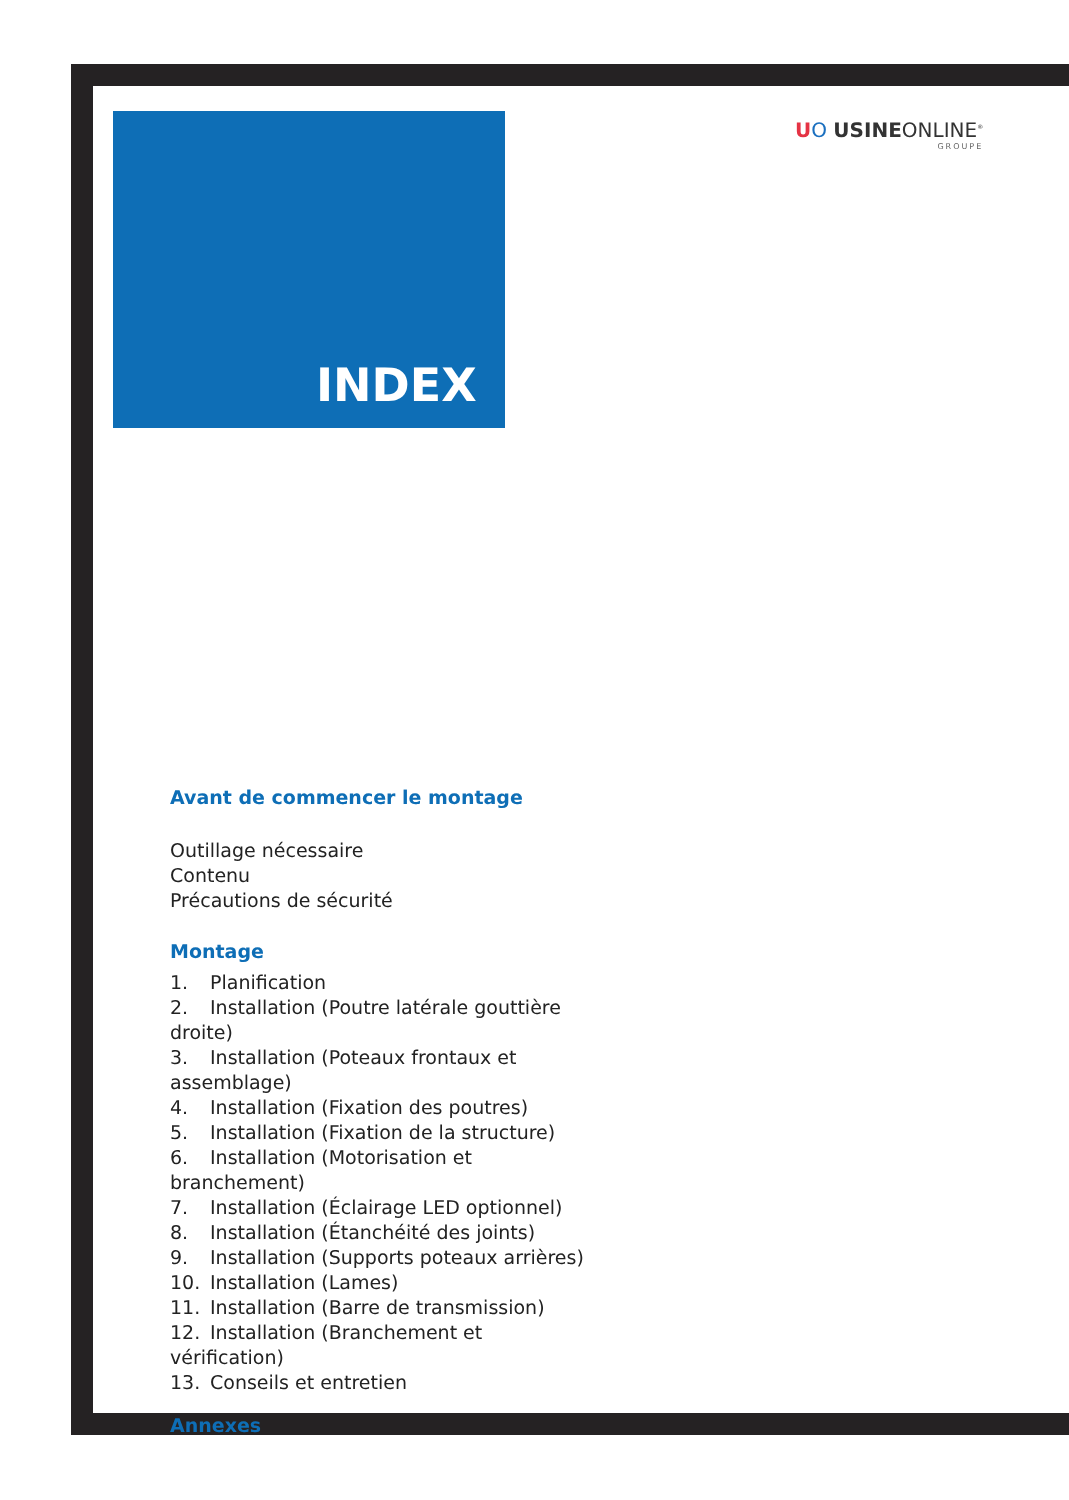UO USINEONLINE<sup>®</sup>
GROUPE
INDEX
Avant de commencer le montage
Outillage nécessaire
Contenu
Précautions de sécurité
Montage
1. Planification
2. Installation (Poutre latérale gouttière droite)
3. Installation (Poteaux frontaux et assemblage)
4. Installation (Fixation des poutres)
5. Installation (Fixation de la structure)
6. Installation (Motorisation et branchement)
7. Installation (Éclairage LED optionnel)
8. Installation (Étanchéité des joints)
9. Installation (Supports poteaux arrières)
10. Installation (Lames)
11. Installation (Barre de transmission)
12. Installation (Branchement et vérification)
13. Conseils et entretien
Annexes